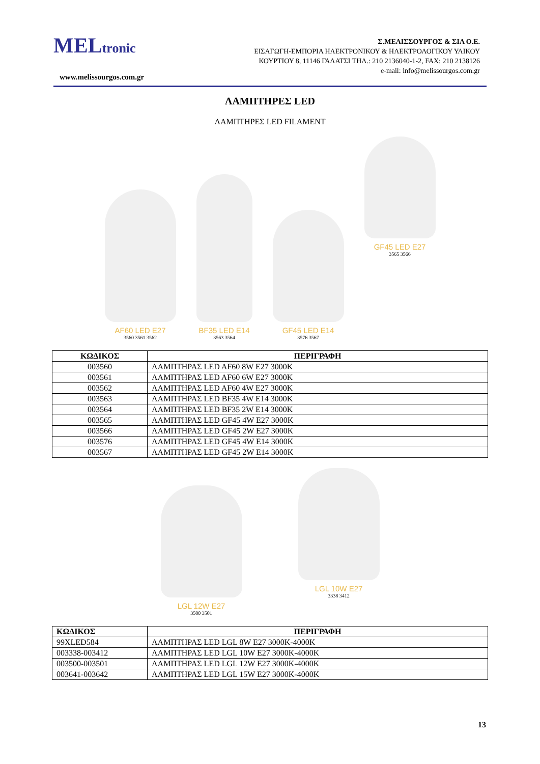MELtronic
www.melissourgos.com.gr
Σ.ΜΕΛΙΣΣΟΥΡΓΟΣ & ΣΙΑ Ο.Ε.
ΕΙΣΑΓΩΓΗ-ΕΜΠΟΡΙΑ ΗΛΕΚΤΡΟΝΙΚΟΥ & ΗΛΕΚΤΡΟΛΟΓΙΚΟΥ ΥΛΙΚΟΥ
ΚΟΥΡΤΙΟΥ 8, 11146 ΓΑΛΑΤΣΙ ΤΗΛ.: 210 2136040-1-2, FAX: 210 2138126
e-mail: info@melissourgos.com.gr
ΛΑΜΠΤΗΡΕΣ LED
ΛΑΜΠΤΗΡΕΣ LED FILAMENT
AF60 LED E27
3560 3561 3562
BF35 LED E14
3563 3564
GF45 LED E14
3576 3567
GF45 LED E27
3565 3566
| ΚΩΔΙΚΟΣ | ΠΕΡΙΓΡΑΦΗ |
| --- | --- |
| 003560 | ΛΑΜΠΤΗΡΑΣ LED AF60 8W E27 3000K |
| 003561 | ΛΑΜΠΤΗΡΑΣ LED AF60 6W E27 3000K |
| 003562 | ΛΑΜΠΤΗΡΑΣ LED AF60 4W E27 3000K |
| 003563 | ΛΑΜΠΤΗΡΑΣ LED BF35 4W E14 3000K |
| 003564 | ΛΑΜΠΤΗΡΑΣ LED BF35 2W E14 3000K |
| 003565 | ΛΑΜΠΤΗΡΑΣ LED GF45 4W E27 3000K |
| 003566 | ΛΑΜΠΤΗΡΑΣ LED GF45 2W E27 3000K |
| 003576 | ΛΑΜΠΤΗΡΑΣ LED GF45 4W E14 3000K |
| 003567 | ΛΑΜΠΤΗΡΑΣ LED GF45 2W E14 3000K |
LGL 12W E27
3500 3501
LGL 10W E27
3338 3412
| ΚΩΔΙΚΟΣ | ΠΕΡΙΓΡΑΦΗ |
| --- | --- |
| 99XLED584 | ΛΑΜΠΤΗΡΑΣ LED LGL 8W E27 3000K-4000K |
| 003338-003412 | ΛΑΜΠΤΗΡΑΣ LED LGL 10W E27 3000K-4000K |
| 003500-003501 | ΛΑΜΠΤΗΡΑΣ LED LGL 12W E27 3000K-4000K |
| 003641-003642 | ΛΑΜΠΤΗΡΑΣ LED LGL 15W E27 3000K-4000K |
13